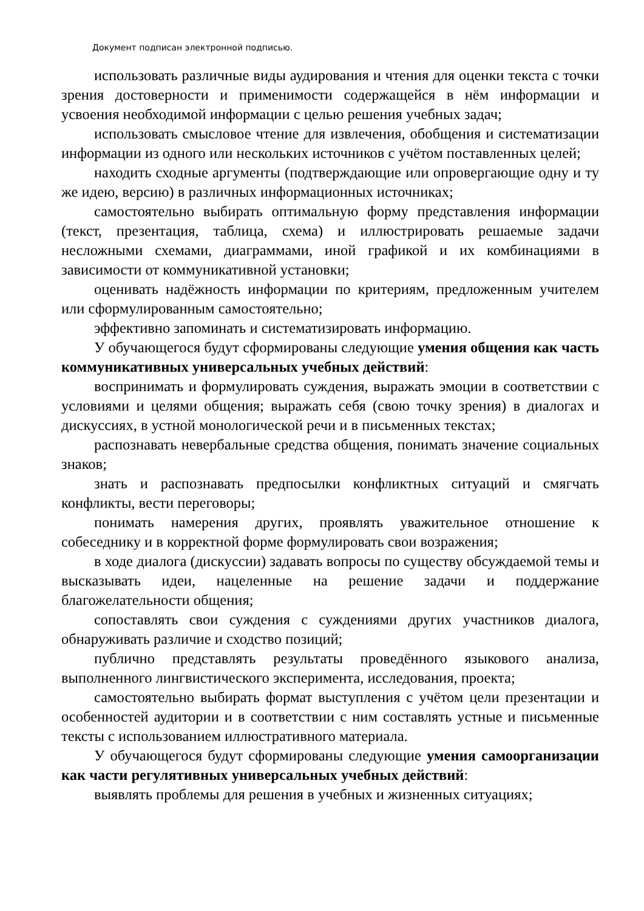Документ подписан электронной подписью.
использовать различные виды аудирования и чтения для оценки текста с точки зрения достоверности и применимости содержащейся в нём информации и усвоения необходимой информации с целью решения учебных задач;
использовать смысловое чтение для извлечения, обобщения и систематизации информации из одного или нескольких источников с учётом поставленных целей;
находить сходные аргументы (подтверждающие или опровергающие одну и ту же идею, версию) в различных информационных источниках;
самостоятельно выбирать оптимальную форму представления информации (текст, презентация, таблица, схема) и иллюстрировать решаемые задачи несложными схемами, диаграммами, иной графикой и их комбинациями в зависимости от коммуникативной установки;
оценивать надёжность информации по критериям, предложенным учителем или сформулированным самостоятельно;
эффективно запоминать и систематизировать информацию.
У обучающегося будут сформированы следующие умения общения как часть коммуникативных универсальных учебных действий:
воспринимать и формулировать суждения, выражать эмоции в соответствии с условиями и целями общения; выражать себя (свою точку зрения) в диалогах и дискуссиях, в устной монологической речи и в письменных текстах;
распознавать невербальные средства общения, понимать значение социальных знаков;
знать и распознавать предпосылки конфликтных ситуаций и смягчать конфликты, вести переговоры;
понимать намерения других, проявлять уважительное отношение к собеседнику и в корректной форме формулировать свои возражения;
в ходе диалога (дискуссии) задавать вопросы по существу обсуждаемой темы и высказывать идеи, нацеленные на решение задачи и поддержание благожелательности общения;
сопоставлять свои суждения с суждениями других участников диалога, обнаруживать различие и сходство позиций;
публично представлять результаты проведённого языкового анализа, выполненного лингвистического эксперимента, исследования, проекта;
самостоятельно выбирать формат выступления с учётом цели презентации и особенностей аудитории и в соответствии с ним составлять устные и письменные тексты с использованием иллюстративного материала.
У обучающегося будут сформированы следующие умения самоорганизации как части регулятивных универсальных учебных действий:
выявлять проблемы для решения в учебных и жизненных ситуациях;